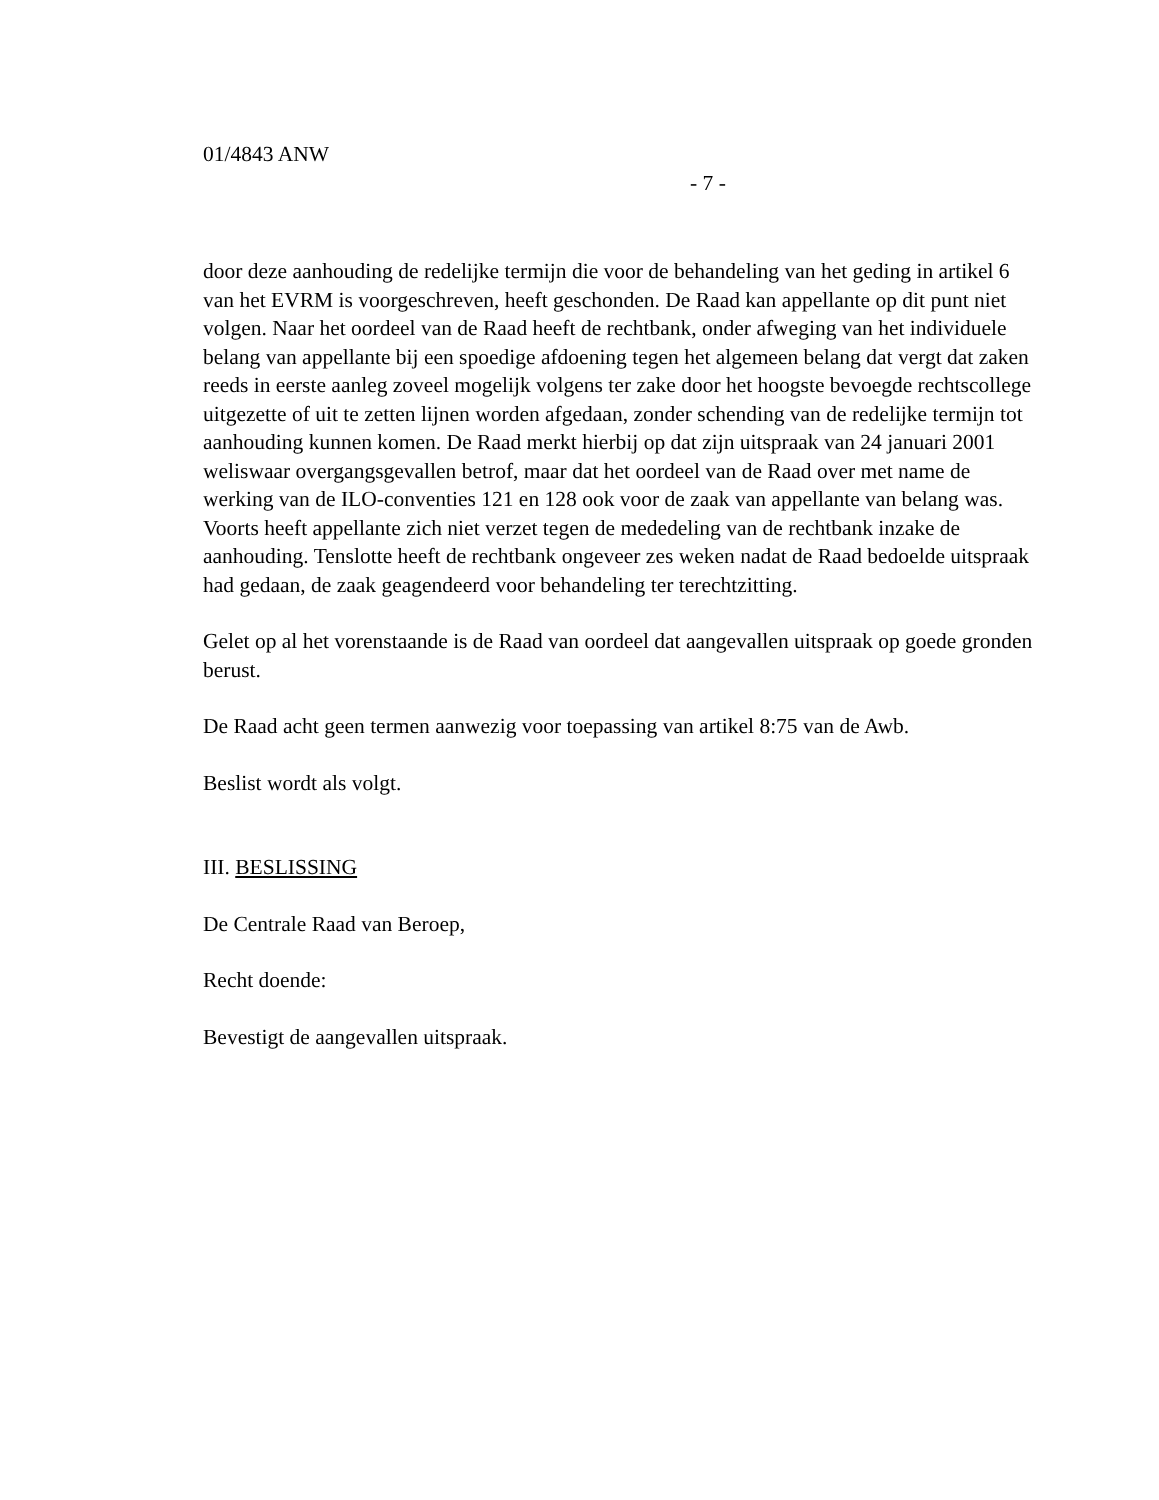01/4843 ANW
- 7 -
door deze aanhouding de redelijke termijn die voor de behandeling van het geding in artikel 6 van het EVRM is voorgeschreven, heeft geschonden. De Raad kan appellante op dit punt niet volgen. Naar het oordeel van de Raad heeft de rechtbank, onder afweging van het individuele belang van appellante bij een spoedige afdoening tegen het algemeen belang dat vergt dat zaken reeds in eerste aanleg zoveel mogelijk volgens ter zake door het hoogste bevoegde rechtscollege uitgezette of uit te zetten lijnen worden afgedaan, zonder schending van de redelijke termijn tot aanhouding kunnen komen. De Raad merkt hierbij op dat zijn uitspraak van 24 januari 2001 weliswaar overgangsgevallen betrof, maar dat het oordeel van de Raad over met name de werking van de ILO-conventies 121 en 128 ook voor de zaak van appellante van belang was. Voorts heeft appellante zich niet verzet tegen de mededeling van de rechtbank inzake de aanhouding. Tenslotte heeft de rechtbank ongeveer zes weken nadat de Raad bedoelde uitspraak had gedaan, de zaak geagendeerd voor behandeling ter terechtzitting.
Gelet op al het vorenstaande is de Raad van oordeel dat aangevallen uitspraak op goede gronden berust.
De Raad acht geen termen aanwezig voor toepassing van artikel 8:75 van de Awb.
Beslist wordt als volgt.
III. BESLISSING
De Centrale Raad van Beroep,
Recht doende:
Bevestigt de aangevallen uitspraak.